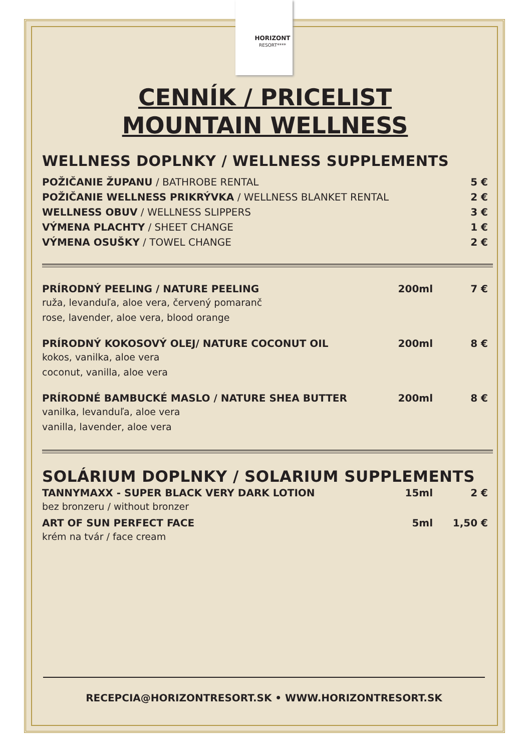HORIZONT
RESORT****
CENNÍK / PRICELIST
MOUNTAIN WELLNESS
WELLNESS DOPLNKY / WELLNESS SUPPLEMENTS
| POŽIČANIE ŽUPANU / BATHROBE RENTAL | 5 € |
| POŽIČANIE WELLNESS PRIKRÝVKA / WELLNESS BLANKET RENTAL | 2 € |
| WELLNESS OBUV / WELLNESS SLIPPERS | 3 € |
| VÝMENA PLACHTY / SHEET CHANGE | 1 € |
| VÝMENA OSUŠKY / TOWEL CHANGE | 2 € |
| PRÍRODNÝ PEELING / NATURE PEELING ruža, levanduľa, aloe vera, červený pomaranč rose, lavender, aloe vera, blood orange | 200ml | 7 € |
| PRÍRODNÝ KOKOSOVÝ OLEJ/ NATURE COCONUT OIL kokos, vanilka, aloe vera coconut, vanilla, aloe vera | 200ml | 8 € |
| PRÍRODNÉ BAMBUCKÉ MASLO / NATURE SHEA BUTTER vanilka, levanduľa, aloe vera vanilla, lavender, aloe vera | 200ml | 8 € |
SOLÁRIUM DOPLNKY / SOLARIUM SUPPLEMENTS
| TANNYMAXX - SUPER BLACK VERY DARK LOTION bez bronzeru / without bronzer | 15ml | 2 € |
| ART OF SUN PERFECT FACE krém na tvár / face cream | 5ml | 1,50 € |
RECEPCIA@HORIZONTRESORT.SK • WWW.HORIZONTRESORT.SK